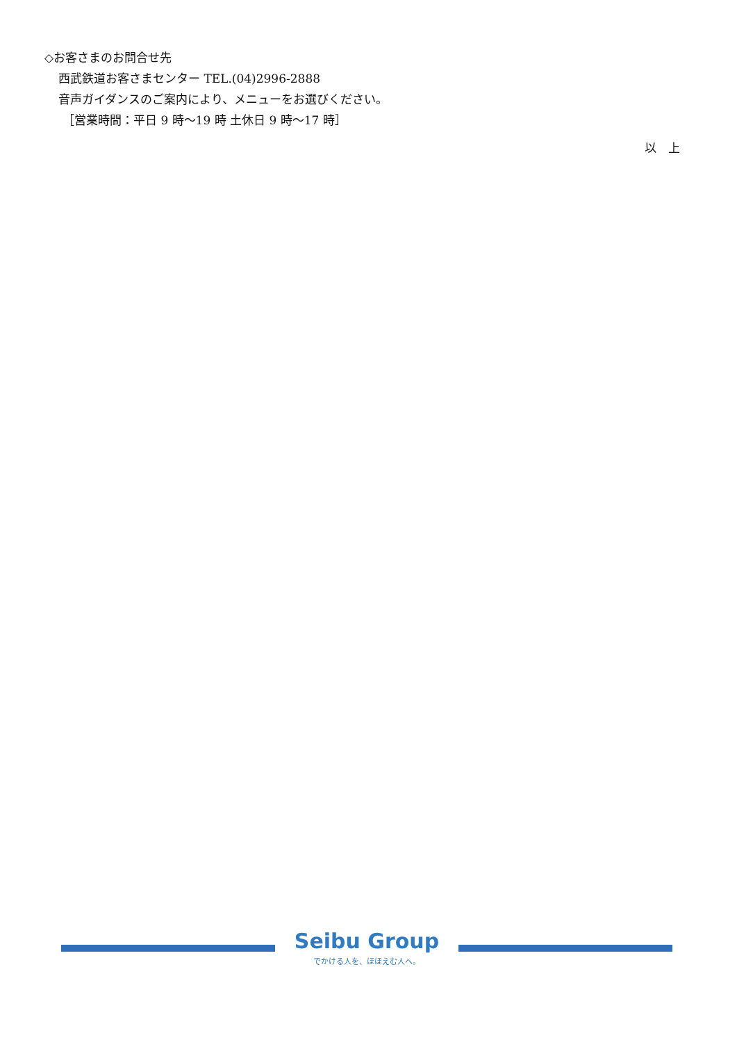◇お客さまのお問合せ先
西武鉄道お客さまセンター TEL.(04)2996-2888
音声ガイダンスのご案内により、メニューをお選びください。
［営業時間：平日 9 時～19 時 土休日 9 時～17 時］
以　上
Seibu Group
でかける人を、ほほえむ人へ。